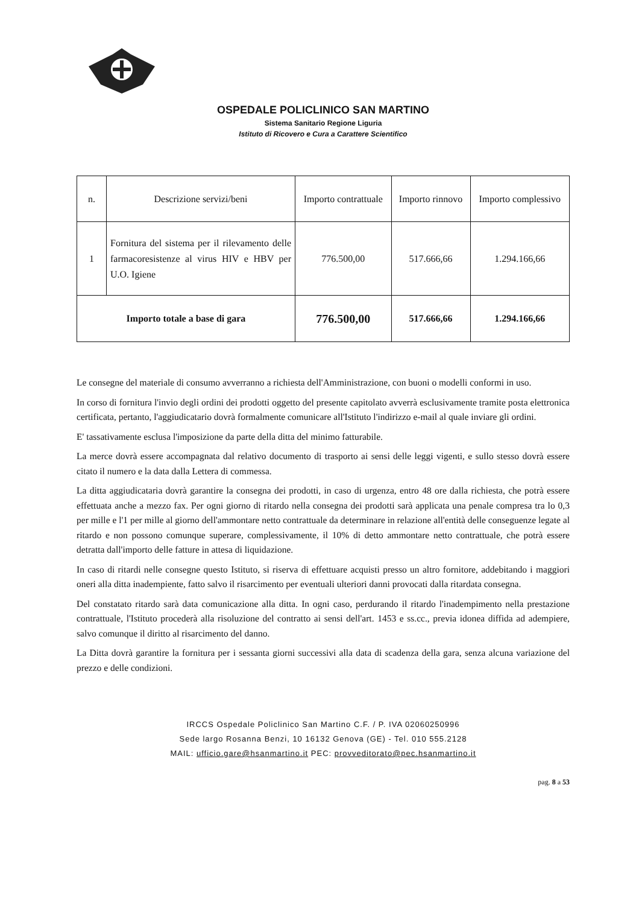OSPEDALE POLICLINICO SAN MARTINO
Sistema Sanitario Regione Liguria
Istituto di Ricovero e Cura a Carattere Scientifico
| n. | Descrizione servizi/beni | Importo contrattuale | Importo rinnovo | Importo complessivo |
| --- | --- | --- | --- | --- |
| 1 | Fornitura del sistema per il rilevamento delle farmacoresistenze al virus HIV e HBV per U.O. Igiene | 776.500,00 | 517.666,66 | 1.294.166,66 |
| Importo totale a base di gara | | 776.500,00 | 517.666,66 | 1.294.166,66 |
Le consegne del materiale di consumo avverranno a richiesta dell'Amministrazione, con buoni o modelli conformi in uso.
In corso di fornitura l'invio degli ordini dei prodotti oggetto del presente capitolato avverrà esclusivamente tramite posta elettronica certificata, pertanto, l'aggiudicatario dovrà formalmente comunicare all'Istituto l'indirizzo e-mail al quale inviare gli ordini.
E' tassativamente esclusa l'imposizione da parte della ditta del minimo fatturabile.
La merce dovrà essere accompagnata dal relativo documento di trasporto ai sensi delle leggi vigenti, e sullo stesso dovrà essere citato il numero e la data dalla Lettera di commessa.
La ditta aggiudicataria dovrà garantire la consegna dei prodotti, in caso di urgenza, entro 48 ore dalla richiesta, che potrà essere effettuata anche a mezzo fax. Per ogni giorno di ritardo nella consegna dei prodotti sarà applicata una penale compresa tra lo 0,3 per mille e l'1 per mille al giorno dell'ammontare netto contrattuale da determinare in relazione all'entità delle conseguenze legate al ritardo e non possono comunque superare, complessivamente, il 10% di detto ammontare netto contrattuale, che potrà essere detratta dall'importo delle fatture in attesa di liquidazione.
In caso di ritardi nelle consegne questo Istituto, si riserva di effettuare acquisti presso un altro fornitore, addebitando i maggiori oneri alla ditta inadempiente, fatto salvo il risarcimento per eventuali ulteriori danni provocati dalla ritardata consegna.
Del constatato ritardo sarà data comunicazione alla ditta. In ogni caso, perdurando il ritardo l'inadempimento nella prestazione contrattuale, l'Istituto procederà alla risoluzione del contratto ai sensi dell'art. 1453 e ss.cc., previa idonea diffida ad adempiere, salvo comunque il diritto al risarcimento del danno.
La Ditta dovrà garantire la fornitura per i sessanta giorni successivi alla data di scadenza della gara, senza alcuna variazione del prezzo e delle condizioni.
IRCCS Ospedale Policlinico San Martino C.F. / P. IVA 02060250996
Sede largo Rosanna Benzi, 10 16132 Genova (GE) - Tel. 010 555.2128
MAIL: ufficio.gare@hsanmartino.it PEC: provveditorato@pec.hsanmartino.it
pag. 8 a 53